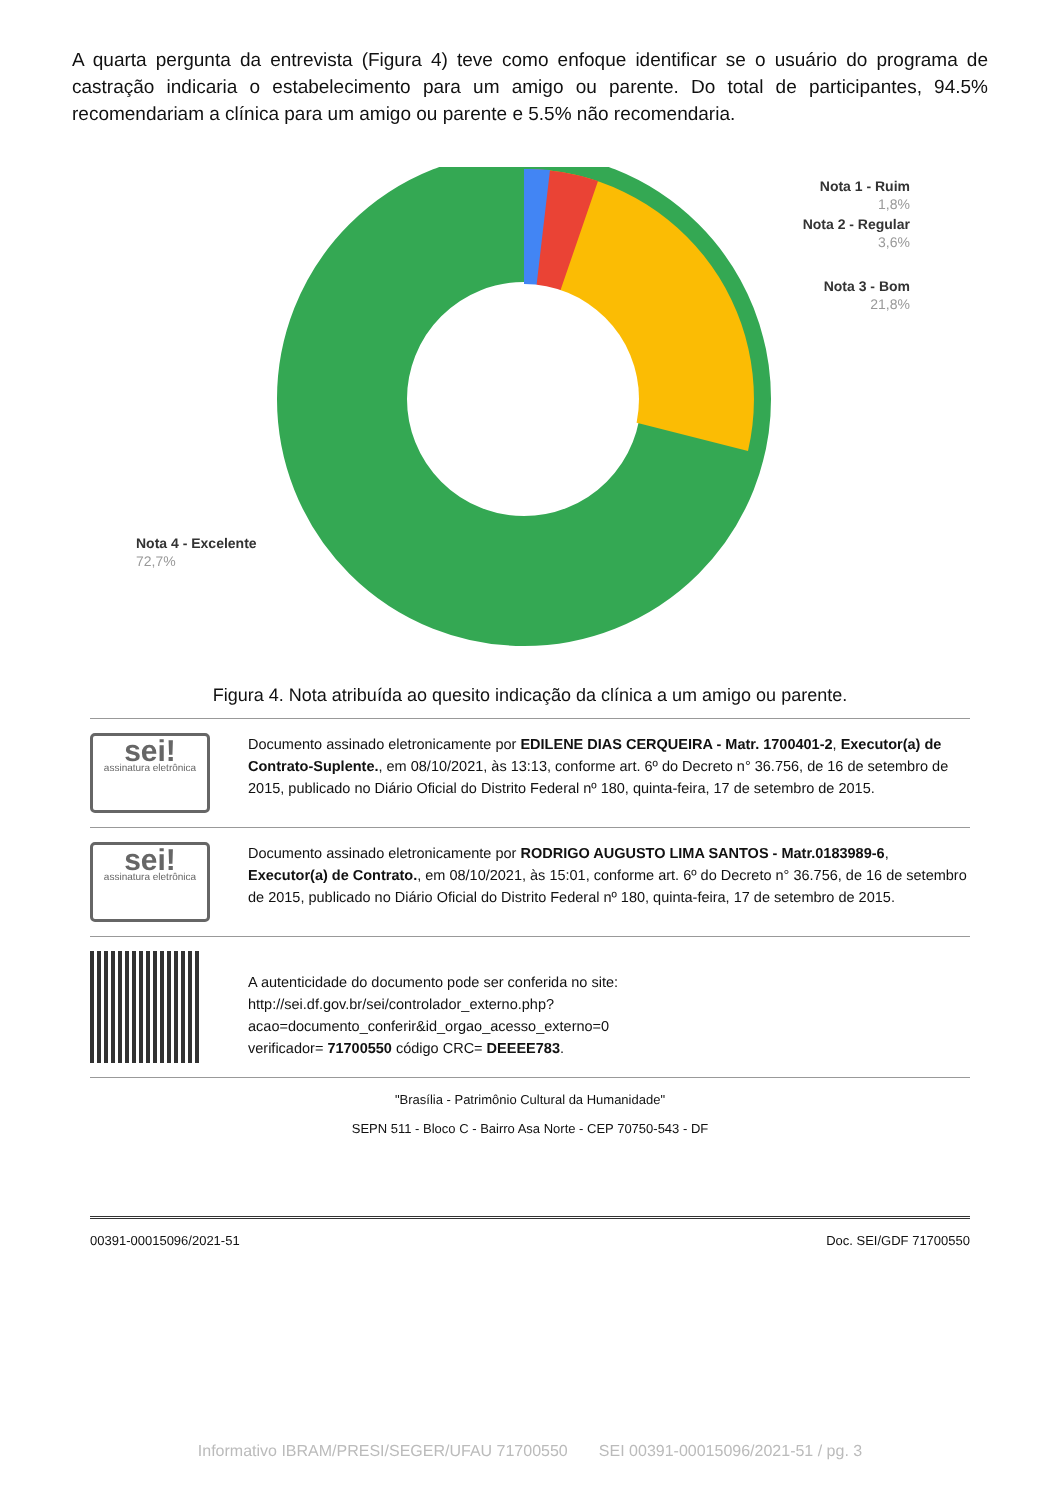A quarta pergunta da entrevista (Figura 4) teve como enfoque identificar se o usuário do programa de castração indicaria o estabelecimento para um amigo ou parente. Do total de participantes, 94.5% recomendariam a clínica para um amigo ou parente e 5.5% não recomendaria.
Nota 1 - Ruim
1,8%
Nota 2 - Regular
3,6%
Nota 3 - Bom
21,8%
Nota 4 - Excelente
72,7%
Figura 4. Nota atribuída ao quesito indicação da clínica a um amigo ou parente.
sei!
assinatura eletrônica
Documento assinado eletronicamente por EDILENE DIAS CERQUEIRA - Matr. 1700401-2, Executor(a) de Contrato-Suplente., em 08/10/2021, às 13:13, conforme art. 6º do Decreto n° 36.756, de 16 de setembro de 2015, publicado no Diário Oficial do Distrito Federal nº 180, quinta-feira, 17 de setembro de 2015.
sei!
assinatura eletrônica
Documento assinado eletronicamente por RODRIGO AUGUSTO LIMA SANTOS - Matr.0183989-6, Executor(a) de Contrato., em 08/10/2021, às 15:01, conforme art. 6º do Decreto n° 36.756, de 16 de setembro de 2015, publicado no Diário Oficial do Distrito Federal nº 180, quinta-feira, 17 de setembro de 2015.
A autenticidade do documento pode ser conferida no site:
http://sei.df.gov.br/sei/controlador_externo.php?
acao=documento_conferir&id_orgao_acesso_externo=0
verificador= 71700550 código CRC= DEEEE783.
"Brasília - Patrimônio Cultural da Humanidade"
SEPN 511 - Bloco C - Bairro Asa Norte - CEP 70750-543 - DF
00391-00015096/2021-51 Doc. SEI/GDF 71700550
Informativo IBRAM/PRESI/SEGER/UFAU 71700550 SEI 00391-00015096/2021-51 / pg. 3